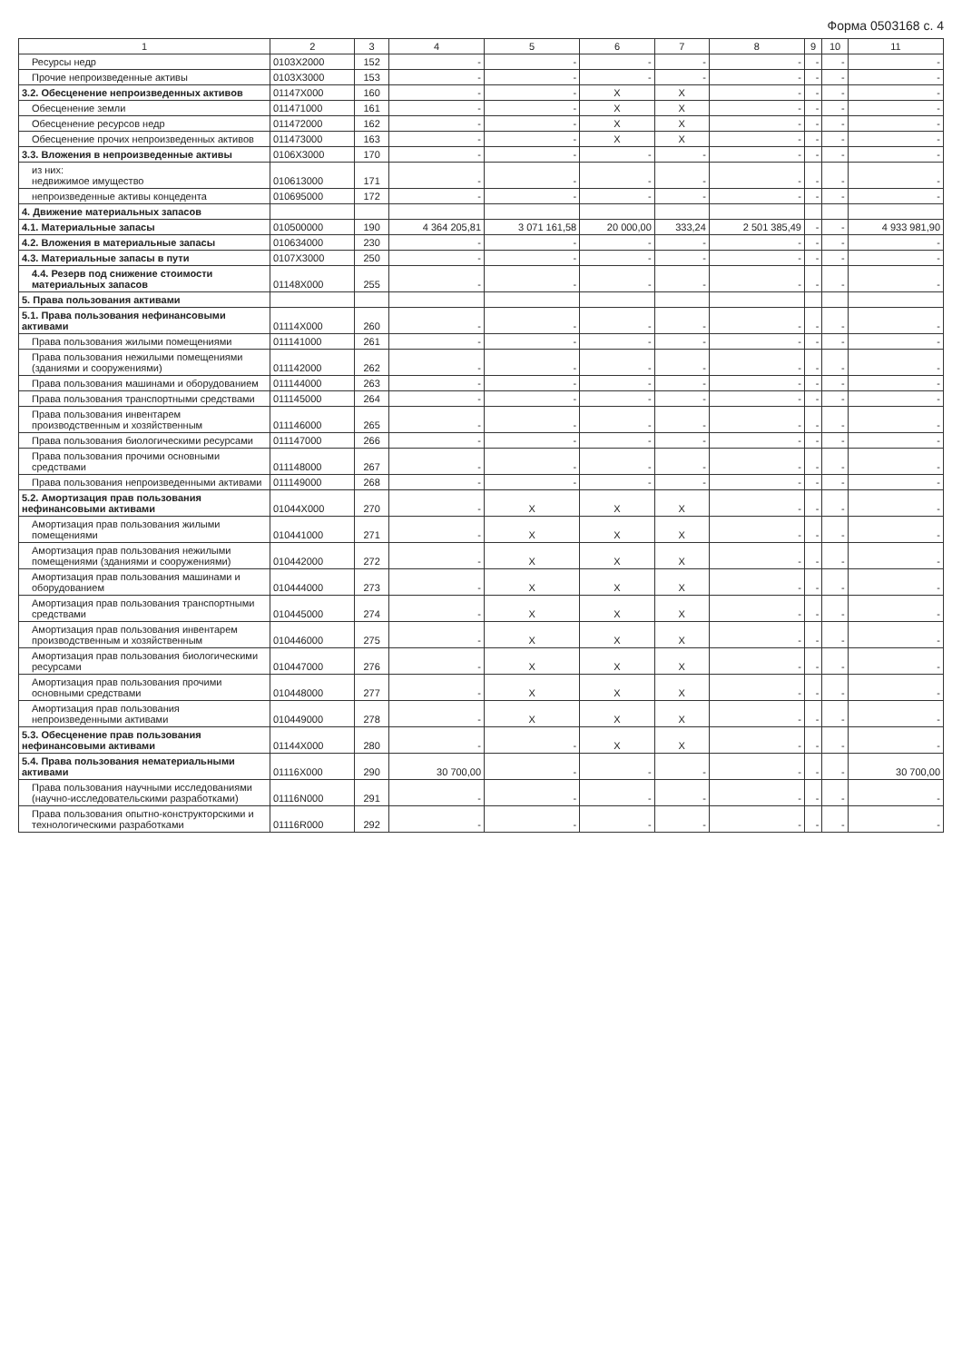Форма 0503168 с. 4
| 1 | 2 | 3 | 4 | 5 | 6 | 7 | 8 | 9 | 10 | 11 |
| --- | --- | --- | --- | --- | --- | --- | --- | --- | --- | --- |
| Ресурсы недр | 0103X2000 | 152 | - | - | - | - | - | - | - | - |
| Прочие непроизведенные активы | 0103X3000 | 153 | - | - | - | - | - | - | - | - |
| 3.2. Обесценение непроизведенных активов | 01147X000 | 160 | - | - | X | X | - | - | - | - |
| Обесценение земли | 011471000 | 161 | - | - | X | X | - | - | - | - |
| Обесценение ресурсов недр | 011472000 | 162 | - | - | X | X | - | - | - | - |
| Обесценение прочих непроизведенных активов | 011473000 | 163 | - | - | X | X | - | - | - | - |
| 3.3. Вложения в непроизведенные активы | 0106X3000 | 170 | - | - | - | - | - | - | - | - |
| из них: недвижимое имущество | 010613000 | 171 | - | - | - | - | - | - | - | - |
| непроизведенные активы концедента | 010695000 | 172 | - | - | - | - | - | - | - | - |
| 4. Движение материальных запасов | | | | | | | | | | |
| 4.1. Материальные запасы | 010500000 | 190 | 4 364 205,81 | 3 071 161,58 | 20 000,00 | 333,24 | 2 501 385,49 | - | - | 4 933 981,90 |
| 4.2. Вложения в материальные запасы | 010634000 | 230 | - | - | - | - | - | - | - | - |
| 4.3. Материальные запасы в пути | 0107X3000 | 250 | - | - | - | - | - | - | - | - |
| 4.4. Резерв под снижение стоимости материальных запасов | 01148X000 | 255 | - | - | - | - | - | - | - | - |
| 5. Права пользования активами | | | | | | | | | | |
| 5.1. Права пользования нефинансовыми активами | 01114X000 | 260 | - | - | - | - | - | - | - | - |
| Права пользования жилыми помещениями | 011141000 | 261 | - | - | - | - | - | - | - | - |
| Права пользования нежилыми помещениями (зданиями и сооружениями) | 011142000 | 262 | - | - | - | - | - | - | - | - |
| Права пользования машинами и оборудованием | 011144000 | 263 | - | - | - | - | - | - | - | - |
| Права пользования транспортными средствами | 011145000 | 264 | - | - | - | - | - | - | - | - |
| Права пользования инвентарем производственным и хозяйственным | 011146000 | 265 | - | - | - | - | - | - | - | - |
| Права пользования биологическими ресурсами | 011147000 | 266 | - | - | - | - | - | - | - | - |
| Права пользования прочими основными средствами | 011148000 | 267 | - | - | - | - | - | - | - | - |
| Права пользования непроизведенными активами | 011149000 | 268 | - | - | - | - | - | - | - | - |
| 5.2. Амортизация прав пользования нефинансовыми активами | 01044X000 | 270 | - | X | X | X | - | - | - | - |
| Амортизация прав пользования жилыми помещениями | 010441000 | 271 | - | X | X | X | - | - | - | - |
| Амортизация прав пользования нежилыми помещениями (зданиями и сооружениями) | 010442000 | 272 | - | X | X | X | - | - | - | - |
| Амортизация прав пользования машинами и оборудованием | 010444000 | 273 | - | X | X | X | - | - | - | - |
| Амортизация прав пользования транспортными средствами | 010445000 | 274 | - | X | X | X | - | - | - | - |
| Амортизация прав пользования инвентарем производственным и хозяйственным | 010446000 | 275 | - | X | X | X | - | - | - | - |
| Амортизация прав пользования биологическими ресурсами | 010447000 | 276 | - | X | X | X | - | - | - | - |
| Амортизация прав пользования прочими основными средствами | 010448000 | 277 | - | X | X | X | - | - | - | - |
| Амортизация прав пользования непроизведенными активами | 010449000 | 278 | - | X | X | X | - | - | - | - |
| 5.3. Обесценение прав пользования нефинансовыми активами | 01144X000 | 280 | - | - | X | X | - | - | - | - |
| 5.4. Права пользования нематериальными активами | 01116X000 | 290 | 30 700,00 | - | - | - | - | - | - | 30 700,00 |
| Права пользования научными исследованиями (научно-исследовательскими разработками) | 01116N000 | 291 | - | - | - | - | - | - | - | - |
| Права пользования опытно-конструкторскими и технологическими разработками | 01116R000 | 292 | - | - | - | - | - | - | - | - |